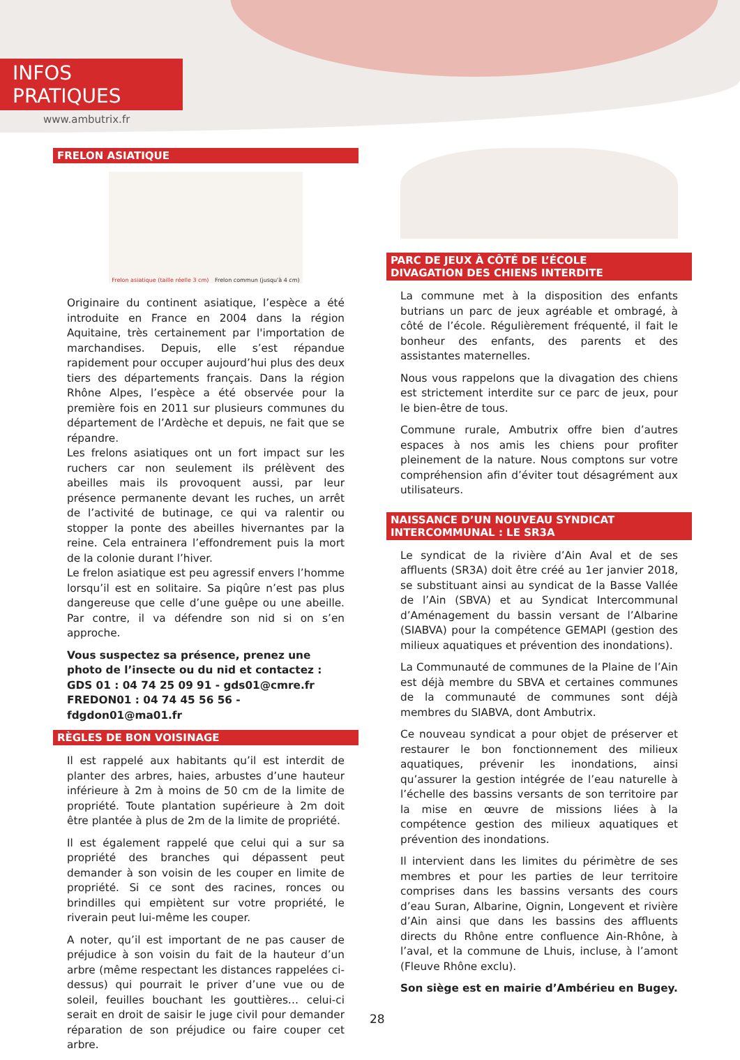INFOS PRATIQUES
www.ambutrix.fr
FRELON ASIATIQUE
Frelon asiatique (taille réelle 3 cm) Frelon commun (jusqu'à 4 cm)
Originaire du continent asiatique, l’espèce a été introduite en France en 2004 dans la région Aquitaine, très certainement par l'importation de marchandises. Depuis, elle s’est répandue rapidement pour occuper aujourd’hui plus des deux tiers des départements français. Dans la région Rhône Alpes, l’espèce a été observée pour la première fois en 2011 sur plusieurs communes du département de l’Ardèche et depuis, ne fait que se répandre.
Les frelons asiatiques ont un fort impact sur les ruchers car non seulement ils prélèvent des abeilles mais ils provoquent aussi, par leur présence permanente devant les ruches, un arrêt de l’activité de butinage, ce qui va ralentir ou stopper la ponte des abeilles hivernantes par la reine. Cela entrainera l’effondrement puis la mort de la colonie durant l’hiver.
Le frelon asiatique est peu agressif envers l’homme lorsqu’il est en solitaire. Sa piqûre n’est pas plus dangereuse que celle d’une guêpe ou une abeille. Par contre, il va défendre son nid si on s’en approche.
Vous suspectez sa présence, prenez une photo de l’insecte ou du nid et contactez :
GDS 01 : 04 74 25 09 91 - gds01@cmre.fr
FREDON01 : 04 74 45 56 56 - fdgdon01@ma01.fr
RÈGLES DE BON VOISINAGE
Il est rappelé aux habitants qu’il est interdit de planter des arbres, haies, arbustes d’une hauteur inférieure à 2m à moins de 50 cm de la limite de propriété. Toute plantation supérieure à 2m doit être plantée à plus de 2m de la limite de propriété.
Il est également rappelé que celui qui a sur sa propriété des branches qui dépassent peut demander à son voisin de les couper en limite de propriété. Si ce sont des racines, ronces ou brindilles qui empiètent sur votre propriété, le riverain peut lui-même les couper.
A noter, qu’il est important de ne pas causer de préjudice à son voisin du fait de la hauteur d’un arbre (même respectant les distances rappelées ci-dessus) qui pourrait le priver d’une vue ou de soleil, feuilles bouchant les gouttières… celui-ci serait en droit de saisir le juge civil pour demander réparation de son préjudice ou faire couper cet arbre.
PARC DE JEUX À CÔTÉ DE L’ÉCOLE
DIVAGATION DES CHIENS INTERDITE
La commune met à la disposition des enfants butrians un parc de jeux agréable et ombragé, à côté de l’école. Régulièrement fréquenté, il fait le bonheur des enfants, des parents et des assistantes maternelles.
Nous vous rappelons que la divagation des chiens est strictement interdite sur ce parc de jeux, pour le bien-être de tous.
Commune rurale, Ambutrix offre bien d’autres espaces à nos amis les chiens pour profiter pleinement de la nature. Nous comptons sur votre compréhension afin d’éviter tout désagrément aux utilisateurs.
NAISSANCE D’UN NOUVEAU SYNDICAT INTERCOMMUNAL : LE SR3A
Le syndicat de la rivière d’Ain Aval et de ses affluents (SR3A) doit être créé au 1er janvier 2018, se substituant ainsi au syndicat de la Basse Vallée de l’Ain (SBVA) et au Syndicat Intercommunal d’Aménagement du bassin versant de l’Albarine (SIABVA) pour la compétence GEMAPI (gestion des milieux aquatiques et prévention des inondations).
La Communauté de communes de la Plaine de l’Ain est déjà membre du SBVA et certaines communes de la communauté de communes sont déjà membres du SIABVA, dont Ambutrix.
Ce nouveau syndicat a pour objet de préserver et restaurer le bon fonctionnement des milieux aquatiques, prévenir les inondations, ainsi qu’assurer la gestion intégrée de l’eau naturelle à l’échelle des bassins versants de son territoire par la mise en œuvre de missions liées à la compétence gestion des milieux aquatiques et prévention des inondations.
Il intervient dans les limites du périmètre de ses membres et pour les parties de leur territoire comprises dans les bassins versants des cours d’eau Suran, Albarine, Oignin, Longevent et rivière d’Ain ainsi que dans les bassins des affluents directs du Rhône entre confluence Ain-Rhône, à l’aval, et la commune de Lhuis, incluse, à l’amont (Fleuve Rhône exclu).
Son siège est en mairie d’Ambérieu en Bugey.
28